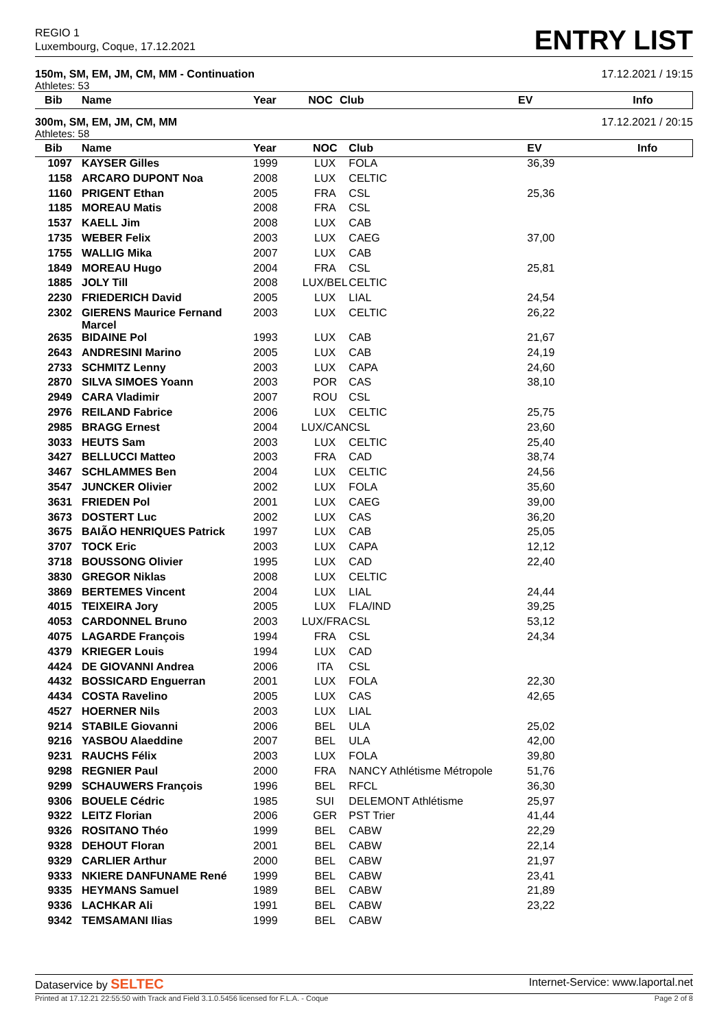REGIO 1
Luxembourg, Coque, 17.12.2021
ENTRY LIST
150m, SM, EM, JM, CM, MM - Continuation 17.12.2021 / 19:15
Athletes: 53
| Bib | Name | Year | NOC | Club | EV | Info |
| --- | --- | --- | --- | --- | --- | --- |
300m, SM, EM, JM, CM, MM 17.12.2021 / 20:15
Athletes: 58
| Bib | Name | Year | NOC | Club | EV | Info |
| --- | --- | --- | --- | --- | --- | --- |
| 1097 | KAYSER Gilles | 1999 | LUX | FOLA | 36,39 | |
| 1158 | ARCARO DUPONT Noa | 2008 | LUX | CELTIC | | |
| 1160 | PRIGENT Ethan | 2005 | FRA | CSL | 25,36 | |
| 1185 | MOREAU Matis | 2008 | FRA | CSL | | |
| 1537 | KAELL Jim | 2008 | LUX | CAB | | |
| 1735 | WEBER Felix | 2003 | LUX | CAEG | 37,00 | |
| 1755 | WALLIG Mika | 2007 | LUX | CAB | | |
| 1849 | MOREAU Hugo | 2004 | FRA | CSL | 25,81 | |
| 1885 | JOLY Till | 2008 | LUX/BEL | CELTIC | | |
| 2230 | FRIEDERICH David | 2005 | LUX | LIAL | 24,54 | |
| 2302 | GIERENS Maurice Fernand Marcel | 2003 | LUX | CELTIC | 26,22 | |
| 2635 | BIDAINE Pol | 1993 | LUX | CAB | 21,67 | |
| 2643 | ANDRESINI Marino | 2005 | LUX | CAB | 24,19 | |
| 2733 | SCHMITZ Lenny | 2003 | LUX | CAPA | 24,60 | |
| 2870 | SILVA SIMOES Yoann | 2003 | POR | CAS | 38,10 | |
| 2949 | CARA Vladimir | 2007 | ROU | CSL | | |
| 2976 | REILAND Fabrice | 2006 | LUX | CELTIC | 25,75 | |
| 2985 | BRAGG Ernest | 2004 | LUX/CAN | CSL | 23,60 | |
| 3033 | HEUTS Sam | 2003 | LUX | CELTIC | 25,40 | |
| 3427 | BELLUCCI Matteo | 2003 | FRA | CAD | 38,74 | |
| 3467 | SCHLAMMES Ben | 2004 | LUX | CELTIC | 24,56 | |
| 3547 | JUNCKER Olivier | 2002 | LUX | FOLA | 35,60 | |
| 3631 | FRIEDEN Pol | 2001 | LUX | CAEG | 39,00 | |
| 3673 | DOSTERT Luc | 2002 | LUX | CAS | 36,20 | |
| 3675 | BAIÃO HENRIQUES Patrick | 1997 | LUX | CAB | 25,05 | |
| 3707 | TOCK Eric | 2003 | LUX | CAPA | 12,12 | |
| 3718 | BOUSSONG Olivier | 1995 | LUX | CAD | 22,40 | |
| 3830 | GREGOR Niklas | 2008 | LUX | CELTIC | | |
| 3869 | BERTEMES Vincent | 2004 | LUX | LIAL | 24,44 | |
| 4015 | TEIXEIRA Jory | 2005 | LUX | FLA/IND | 39,25 | |
| 4053 | CARDONNEL Bruno | 2003 | LUX/FRA | CSL | 53,12 | |
| 4075 | LAGARDE François | 1994 | FRA | CSL | 24,34 | |
| 4379 | KRIEGER Louis | 1994 | LUX | CAD | | |
| 4424 | DE GIOVANNI Andrea | 2006 | ITA | CSL | | |
| 4432 | BOSSICARD Enguerran | 2001 | LUX | FOLA | 22,30 | |
| 4434 | COSTA Ravelino | 2005 | LUX | CAS | 42,65 | |
| 4527 | HOERNER Nils | 2003 | LUX | LIAL | | |
| 9214 | STABILE Giovanni | 2006 | BEL | ULA | 25,02 | |
| 9216 | YASBOU Alaeddine | 2007 | BEL | ULA | 42,00 | |
| 9231 | RAUCHS Félix | 2003 | LUX | FOLA | 39,80 | |
| 9298 | REGNIER Paul | 2000 | FRA | NANCY Athlétisme Métropole | 51,76 | |
| 9299 | SCHAUWERS François | 1996 | BEL | RFCL | 36,30 | |
| 9306 | BOUELE Cédric | 1985 | SUI | DELEMONT Athlétisme | 25,97 | |
| 9322 | LEITZ Florian | 2006 | GER | PST Trier | 41,44 | |
| 9326 | ROSITANO Théo | 1999 | BEL | CABW | 22,29 | |
| 9328 | DEHOUT Floran | 2001 | BEL | CABW | 22,14 | |
| 9329 | CARLIER Arthur | 2000 | BEL | CABW | 21,97 | |
| 9333 | NKIERE DANFUNAME René | 1999 | BEL | CABW | 23,41 | |
| 9335 | HEYMANS Samuel | 1989 | BEL | CABW | 21,89 | |
| 9336 | LACHKAR Ali | 1991 | BEL | CABW | 23,22 | |
| 9342 | TEMSAMANI Ilias | 1999 | BEL | CABW | | |
Dataservice by SELTEC Internet-Service: www.laportal.net
Printed at 17.12.21 22:55:50 with Track and Field 3.1.0.5456 licensed for F.L.A. - Coque Page 2 of 8